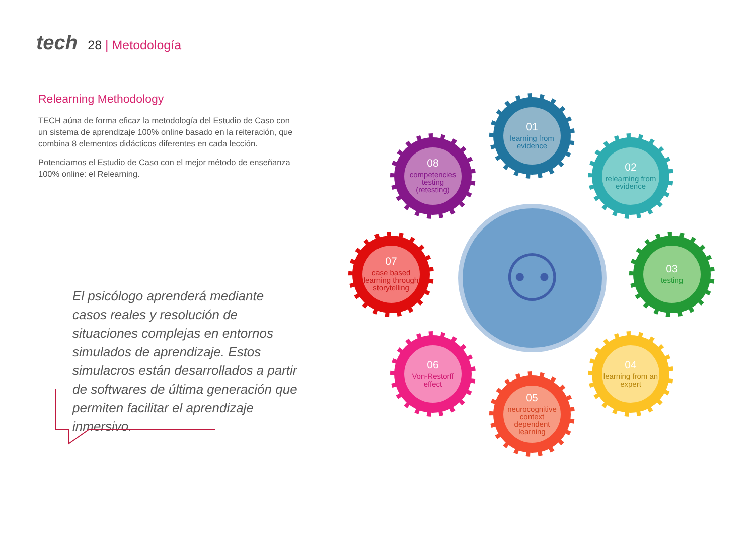tech 28 | Metodología
Relearning Methodology
TECH aúna de forma eficaz la metodología del Estudio de Caso con un sistema de aprendizaje 100% online basado en la reiteración, que combina 8 elementos didácticos diferentes en cada lección.
Potenciamos el Estudio de Caso con el mejor método de enseñanza 100% online: el Relearning.
El psicólogo aprenderá mediante casos reales y resolución de situaciones complejas en entornos simulados de aprendizaje. Estos simulacros están desarrollados a partir de softwares de última generación que permiten facilitar el aprendizaje inmersivo.
⚇
01
learning from evidence
02
relearning from evidence
03
testing
04
learning from an expert
05
neurocognitive context dependent learning
06
Von-Restorff effect
07
case based learning through storytelling
08
competencies testing (retesting)